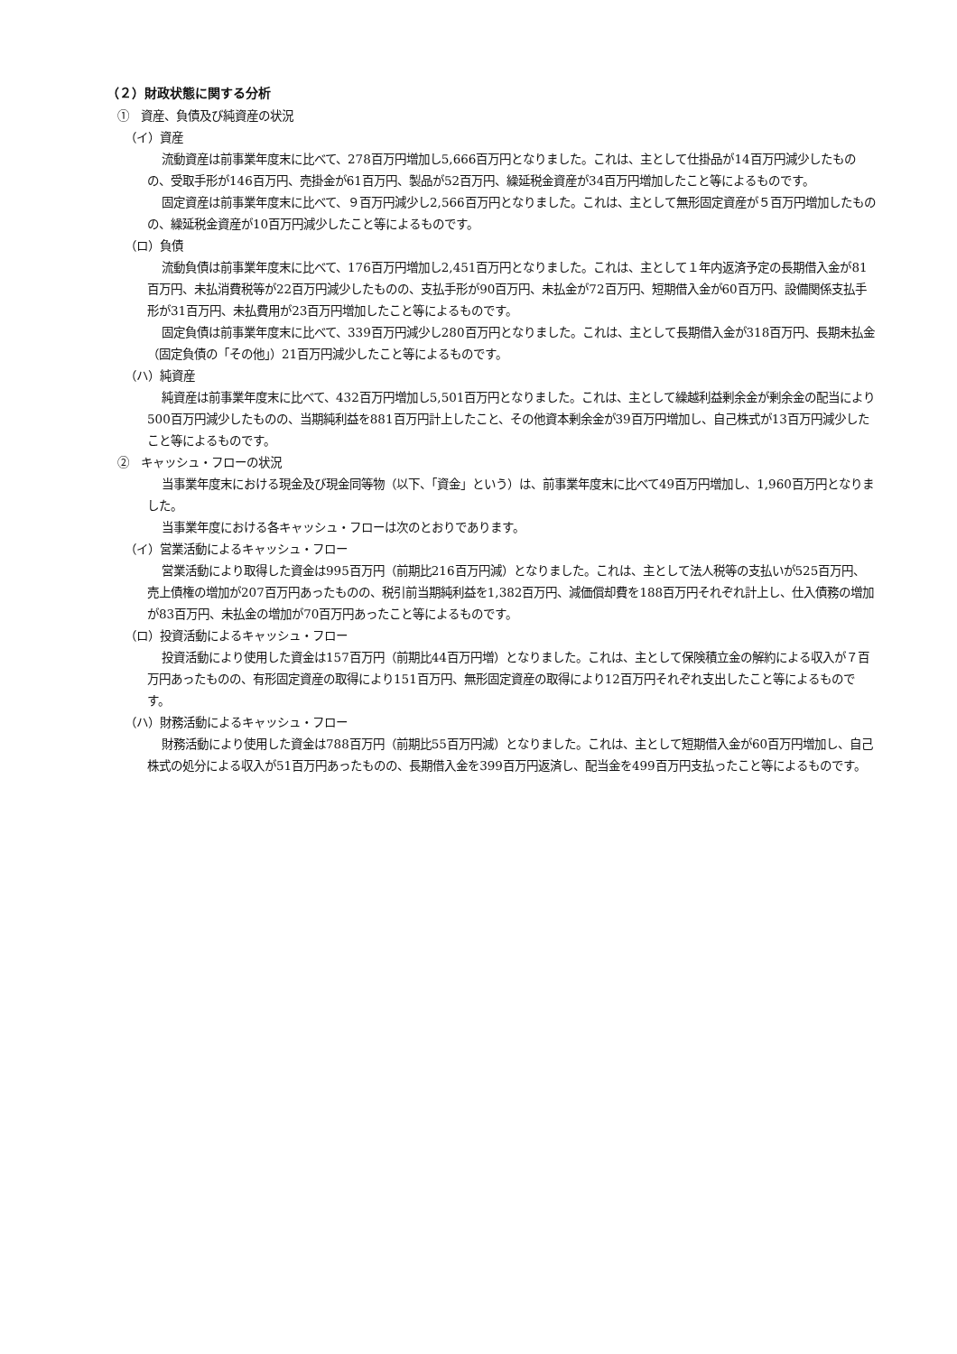（２）財政状態に関する分析
①　資産、負債及び純資産の状況
（イ）資産
流動資産は前事業年度末に比べて、278百万円増加し5,666百万円となりました。これは、主として仕掛品が14百万円減少したものの、受取手形が146百万円、売掛金が61百万円、製品が52百万円、繰延税金資産が34百万円増加したこと等によるものです。
固定資産は前事業年度末に比べて、９百万円減少し2,566百万円となりました。これは、主として無形固定資産が５百万円増加したものの、繰延税金資産が10百万円減少したこと等によるものです。
（ロ）負債
流動負債は前事業年度末に比べて、176百万円増加し2,451百万円となりました。これは、主として１年内返済予定の長期借入金が81百万円、未払消費税等が22百万円減少したものの、支払手形が90百万円、未払金が72百万円、短期借入金が60百万円、設備関係支払手形が31百万円、未払費用が23百万円増加したこと等によるものです。
固定負債は前事業年度末に比べて、339百万円減少し280百万円となりました。これは、主として長期借入金が318百万円、長期未払金（固定負債の「その他」）21百万円減少したこと等によるものです。
（ハ）純資産
純資産は前事業年度末に比べて、432百万円増加し5,501百万円となりました。これは、主として繰越利益剰余金が剰余金の配当により500百万円減少したものの、当期純利益を881百万円計上したこと、その他資本剰余金が39百万円増加し、自己株式が13百万円減少したこと等によるものです。
②　キャッシュ・フローの状況
当事業年度末における現金及び現金同等物（以下、「資金」という）は、前事業年度末に比べて49百万円増加し、1,960百万円となりました。
当事業年度における各キャッシュ・フローは次のとおりであります。
（イ）営業活動によるキャッシュ・フロー
営業活動により取得した資金は995百万円（前期比216百万円減）となりました。これは、主として法人税等の支払いが525百万円、売上債権の増加が207百万円あったものの、税引前当期純利益を1,382百万円、減価償却費を188百万円それぞれ計上し、仕入債務の増加が83百万円、未払金の増加が70百万円あったこと等によるものです。
（ロ）投資活動によるキャッシュ・フロー
投資活動により使用した資金は157百万円（前期比44百万円増）となりました。これは、主として保険積立金の解約による収入が７百万円あったものの、有形固定資産の取得により151百万円、無形固定資産の取得により12百万円それぞれ支出したこと等によるものです。
（ハ）財務活動によるキャッシュ・フロー
財務活動により使用した資金は788百万円（前期比55百万円減）となりました。これは、主として短期借入金が60百万円増加し、自己株式の処分による収入が51百万円あったものの、長期借入金を399百万円返済し、配当金を499百万円支払ったこと等によるものです。